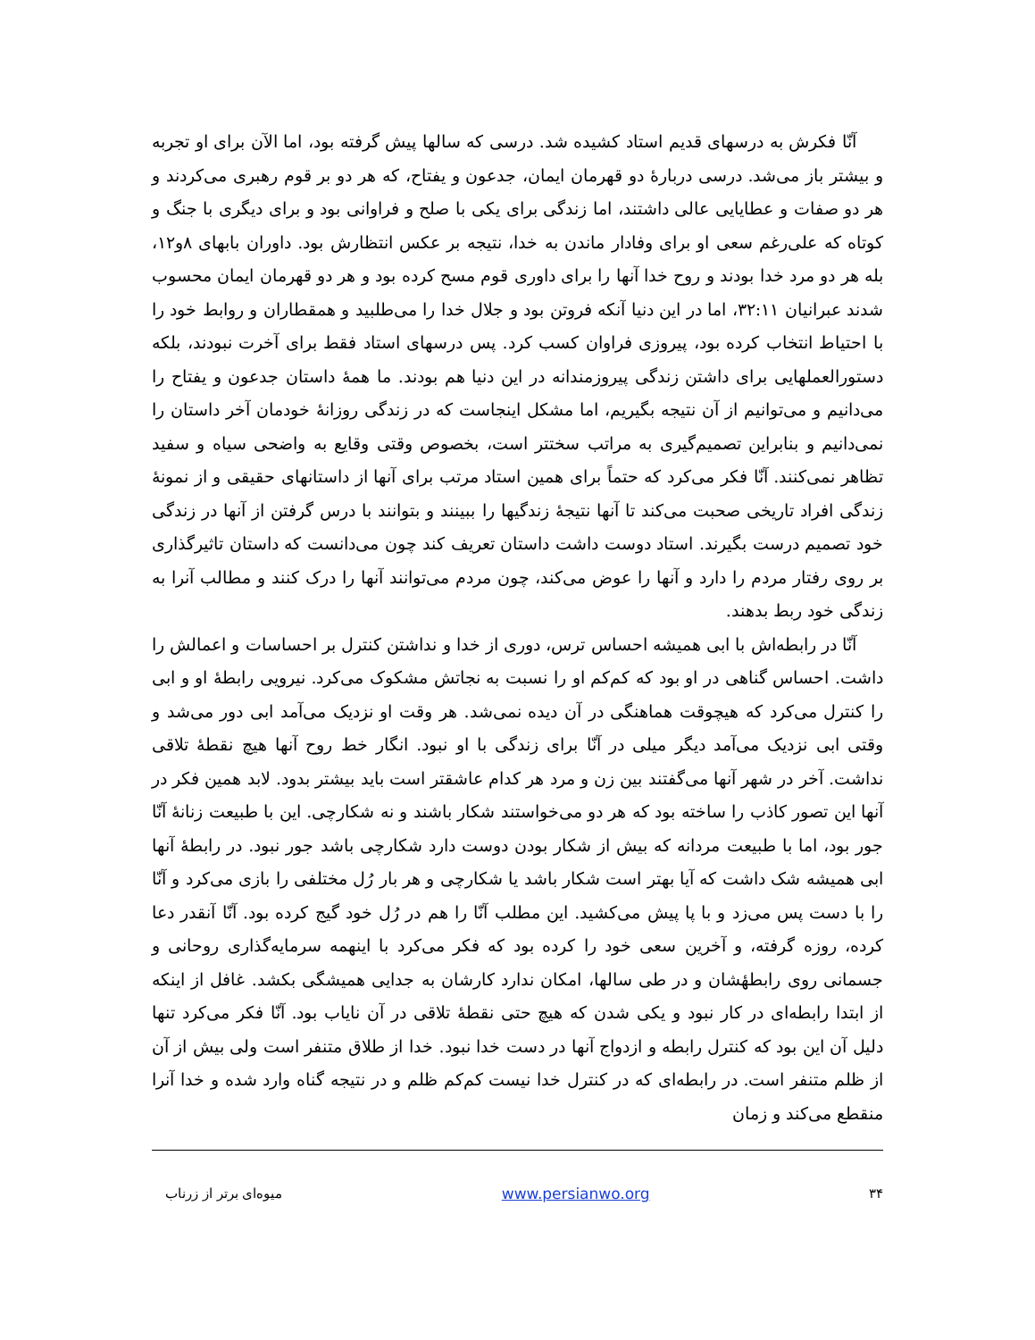آنّا فکرش به درسهای قدیم استاد کشیده شد. درسی که سالها پیش گرفته بود، اما الآن برای او تجربه و بیشتر باز می‌شد. درسی دربارهٔ دو قهرمان ایمان، جدعون و یفتاح، که هر دو بر قوم رهبری می‌کردند و هر دو صفات و عطایایی عالی داشتند، اما زندگی برای یکی با صلح و فراوانی بود و برای دیگری با جنگ و کوتاه که علی‌رغم سعی او برای وفادار ماندن به خدا، نتیجه بر عکس انتظارش بود. داوران بابهای ۸و۱۲، بله هر دو مرد خدا بودند و روح خدا آنها را برای داوری قوم مسح کرده بود و هر دو قهرمان ایمان محسوب شدند عبرانیان ۳۲:۱۱، اما در این دنیا آنکه فروتن بود و جلال خدا را می‌طلبید و همقطاران و روابط خود را با احتیاط انتخاب کرده بود، پیروزی فراوان کسب کرد. پس درسهای استاد فقط برای آخرت نبودند، بلکه دستورالعملهایی برای داشتن زندگی پیروزمندانه در این دنیا هم بودند. ما همهٔ داستان جدعون و یفتاح را می‌دانیم و می‌توانیم از آن نتیجه بگیریم، اما مشکل اینجاست که در زندگی روزانهٔ خودمان آخر داستان را نمی‌دانیم و بنابراین تصمیم‌گیری به مراتب سختتر است، بخصوص وقتی وقایع به واضحی سیاه و سفید تظاهر نمی‌کنند. آنّا فکر می‌کرد که حتماً برای همین استاد مرتب برای آنها از داستانهای حقیقی و از نمونهٔ زندگی افراد تاریخی صحبت می‌کند تا آنها نتیجهٔ زندگیها را ببینند و بتوانند با درس گرفتن از آنها در زندگی خود تصمیم درست بگیرند. استاد دوست داشت داستان تعریف کند چون می‌دانست که داستان تاثیرگذاری بر روی رفتار مردم را دارد و آنها را عوض می‌کند، چون مردم می‌توانند آنها را درک کنند و مطالب آنرا به زندگی خود ربط بدهند.
آنّا در رابطه‌اش با ابی همیشه احساس ترس، دوری از خدا و نداشتن کنترل بر احساسات و اعمالش را داشت. احساس گناهی در او بود که کم‌کم او را نسبت به نجاتش مشکوک می‌کرد. نیرویی رابطهٔ او و ابی را کنترل می‌کرد که هیچوقت هماهنگی در آن دیده نمی‌شد. هر وقت او نزدیک می‌آمد ابی دور می‌شد و وقتی ابی نزدیک می‌آمد دیگر میلی در آنّا برای زندگی با او نبود. انگار خط روح آنها هیچ نقطهٔ تلاقی نداشت. آخر در شهر آنها می‌گفتند بین زن و مرد هر کدام عاشقتر است باید بیشتر بدود. لابد همین فکر در آنها این تصور کاذب را ساخته بود که هر دو می‌خواستند شکار باشند و نه شکارچی. این با طبیعت زنانهٔ آنّا جور بود، اما با طبیعت مردانه که بیش از شکار بودن دوست دارد شکارچی باشد جور نبود. در رابطهٔ آنها ابی همیشه شک داشت که آیا بهتر است شکار باشد یا شکارچی و هر بار رُل مختلفی را بازی می‌کرد و آنّا را با دست پس می‌زد و با پا پیش می‌کشید. این مطلب آنّا را هم در رُل خود گیج کرده بود. آنّا آنقدر دعا کرده، روزه گرفته، و آخرین سعی خود را کرده بود که فکر می‌کرد با اینهمه سرمایه‌گذاری روحانی و جسمانی روی رابطهٔشان و در طی سالها، امکان ندارد کارشان به جدایی همیشگی بکشد. غافل از اینکه از ابتدا رابطه‌ای در کار نبود و یکی شدن که هیچ حتی نقطهٔ تلاقی در آن نایاب بود. آنّا فکر می‌کرد تنها دلیل آن این بود که کنترل رابطه و ازدواج آنها در دست خدا نبود. خدا از طلاق متنفر است ولی بیش از آن از ظلم متنفر است. در رابطه‌ای که در کنترل خدا نیست کم‌کم ظلم و در نتیجه گناه وارد شده و خدا آنرا منقطع می‌کند و زمان
۳۴ www.persianwo.org میوه‌ای برتر از زرناب